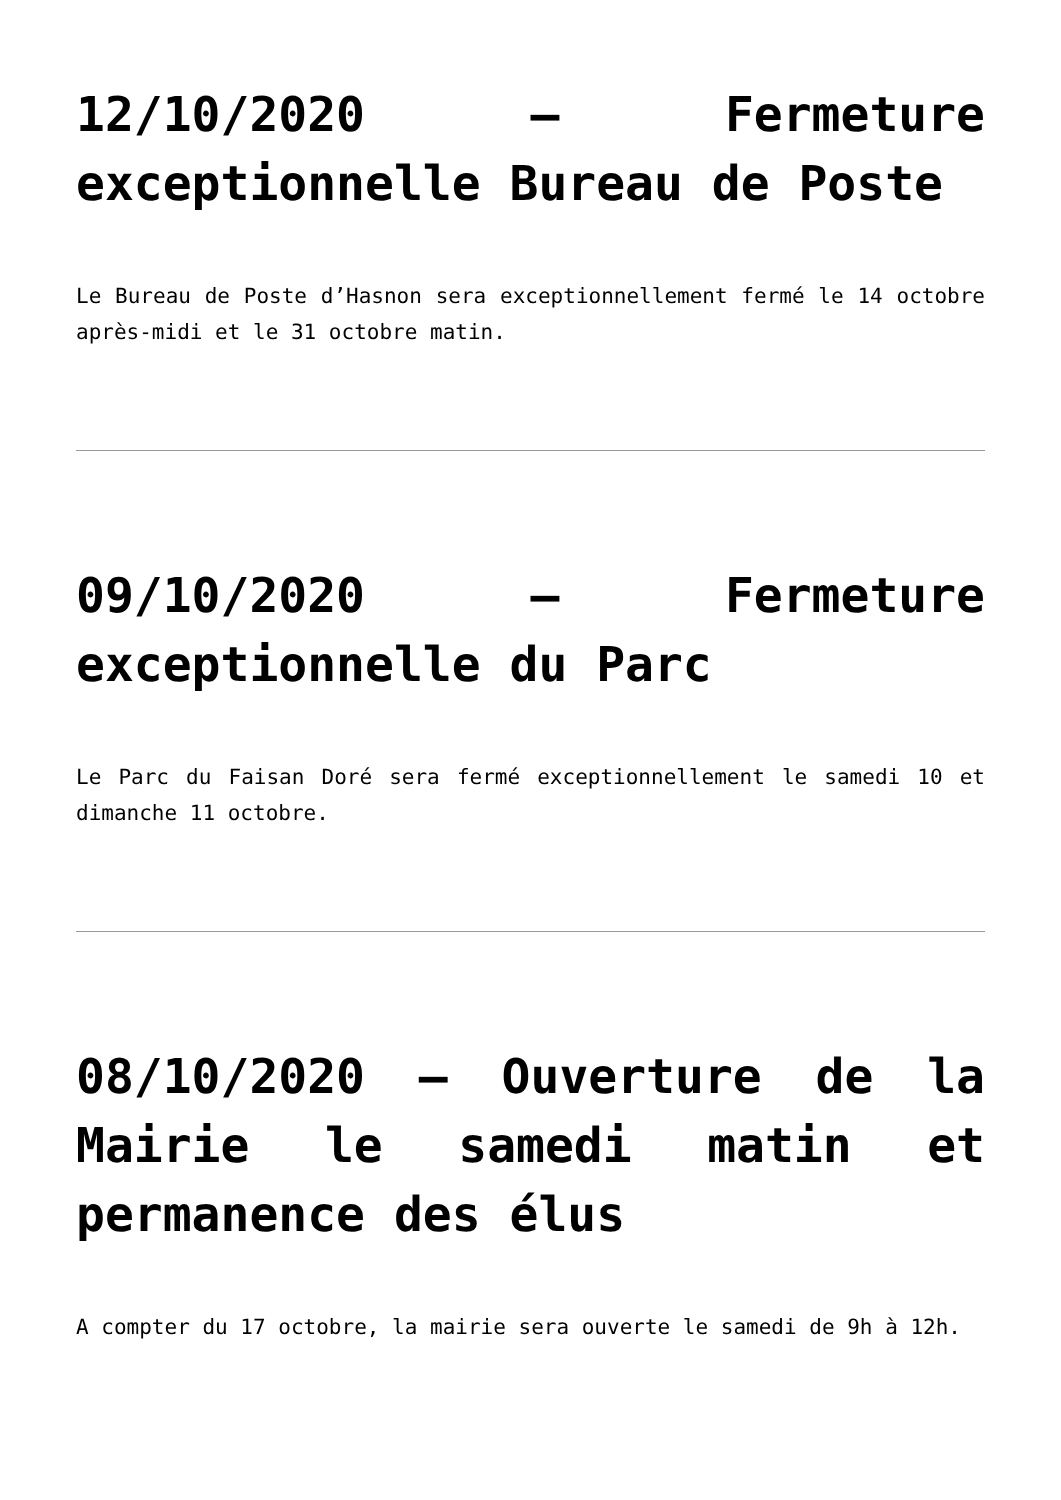12/10/2020 – Fermeture exceptionnelle Bureau de Poste
Le Bureau de Poste d’Hasnon sera exceptionnellement fermé le 14 octobre après-midi et le 31 octobre matin.
09/10/2020 – Fermeture exceptionnelle du Parc
Le Parc du Faisan Doré sera fermé exceptionnellement le samedi 10 et dimanche 11 octobre.
08/10/2020 – Ouverture de la Mairie le samedi matin et permanence des élus
A compter du 17 octobre, la mairie sera ouverte le samedi de 9h à 12h.